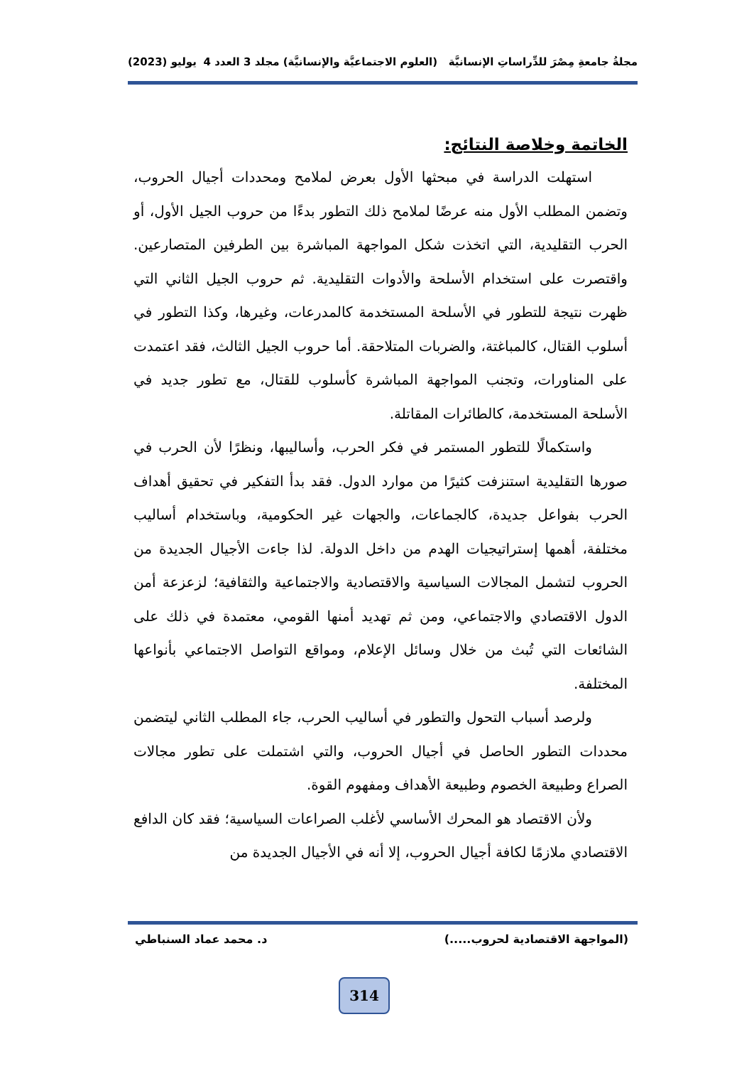مجلةُ جامعةِ مِصْرَ للدِّراساتِ الإنسانيَّة (العلوم الاجتماعيَّة والإنسانيَّة) مجلد 3 العدد 4 يوليو (2023)
الخاتمة وخلاصة النتائج:
استهلت الدراسة في مبحثها الأول بعرض لملامح ومحددات أجيال الحروب، وتضمن المطلب الأول منه عرضًا لملامح ذلك التطور بدءًا من حروب الجيل الأول، أو الحرب التقليدية، التي اتخذت شكل المواجهة المباشرة بين الطرفين المتصارعين. واقتصرت على استخدام الأسلحة والأدوات التقليدية. ثم حروب الجيل الثاني التي ظهرت نتيجة للتطور في الأسلحة المستخدمة كالمدرعات، وغيرها، وكذا التطور في أسلوب القتال، كالمباغتة، والضربات المتلاحقة. أما حروب الجيل الثالث، فقد اعتمدت على المناورات، وتجنب المواجهة المباشرة كأسلوب للقتال، مع تطور جديد في الأسلحة المستخدمة، كالطائرات المقاتلة.
واستكمالًا للتطور المستمر في فكر الحرب، وأساليبها، ونظرًا لأن الحرب في صورها التقليدية استنزفت كثيرًا من موارد الدول. فقد بدأ التفكير في تحقيق أهداف الحرب بفواعل جديدة، كالجماعات، والجهات غير الحكومية، وباستخدام أساليب مختلفة، أهمها إستراتيجيات الهدم من داخل الدولة. لذا جاءت الأجيال الجديدة من الحروب لتشمل المجالات السياسية والاقتصادية والاجتماعية والثقافية؛ لزعزعة أمن الدول الاقتصادي والاجتماعي، ومن ثم تهديد أمنها القومي، معتمدة في ذلك على الشائعات التي تُبث من خلال وسائل الإعلام، ومواقع التواصل الاجتماعي بأنواعها المختلفة.
ولرصد أسباب التحول والتطور في أساليب الحرب، جاء المطلب الثاني ليتضمن محددات التطور الحاصل في أجيال الحروب، والتي اشتملت على تطور مجالات الصراع وطبيعة الخصوم وطبيعة الأهداف ومفهوم القوة.
ولأن الاقتصاد هو المحرك الأساسي لأغلب الصراعات السياسية؛ فقد كان الدافع الاقتصادي ملازمًا لكافة أجيال الحروب، إلا أنه في الأجيال الجديدة من
(المواجهة الاقتصادية لحروب.....) د. محمد عماد السنباطي
314